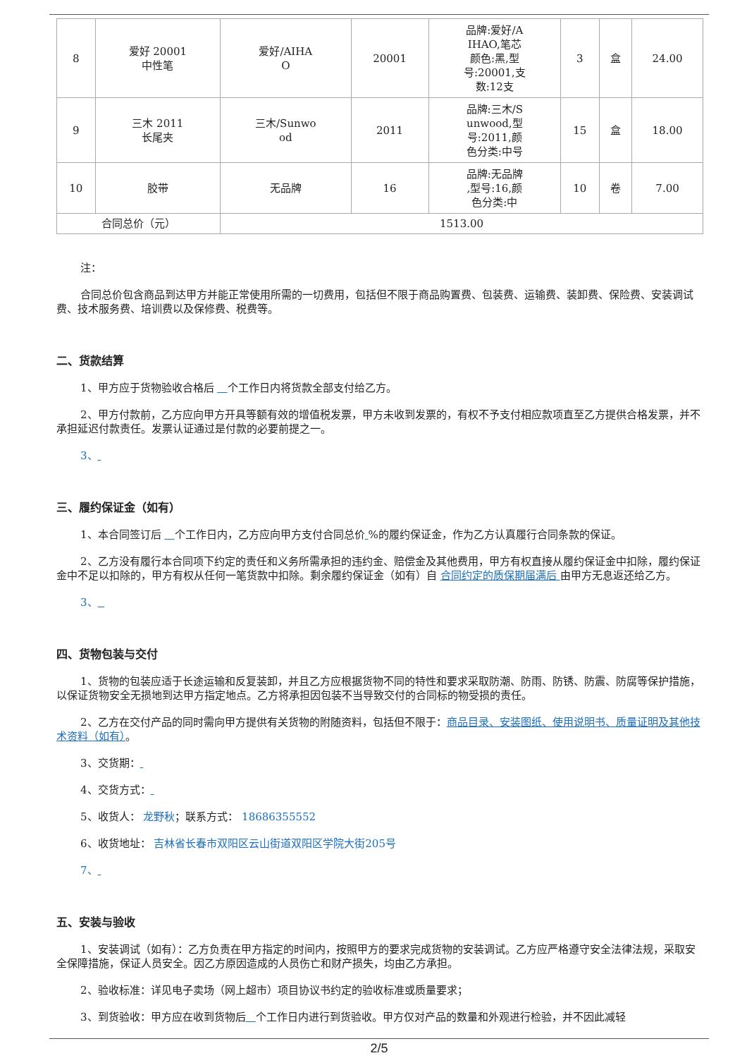| 8 | 爱好 20001 中性笔 | 爱好/AIHA O | 20001 | 品牌:爱好/A IHAO,笔芯 颜色:黑,型 号:20001,支 数:12支 | 3 | 盒 | 24.00 |
| 9 | 三木 2011 长尾夹 | 三木/Sunwo od | 2011 | 品牌:三木/S unwood,型 号:2011,颜 色分类:中号 | 15 | 盒 | 18.00 |
| 10 | 胶带 | 无品牌 | 16 | 品牌:无品牌 ,型号:16,颜 色分类:中 | 10 | 卷 | 7.00 |
| 合同总价（元） | | 1513.00 | | | | | |
注：
合同总价包含商品到达甲方并能正常使用所需的一切费用，包括但不限于商品购置费、包装费、运输费、装卸费、保险费、安装调试费、技术服务费、培训费以及保修费、税费等。
二、货款结算
1、甲方应于货物验收合格后 个工作日内将货款全部支付给乙方。
2、甲方付款前，乙方应向甲方开具等额有效的增值税发票，甲方未收到发票的，有权不予支付相应款项直至乙方提供合格发票，并不承担延迟付款责任。发票认证通过是付款的必要前提之一。
3、
三、履约保证金（如有）
1、本合同签订后 个工作日内，乙方应向甲方支付合同总价 %的履约保证金，作为乙方认真履行合同条款的保证。
2、乙方没有履行本合同项下约定的责任和义务所需承担的违约金、赔偿金及其他费用，甲方有权直接从履约保证金中扣除，履约保证金中不足以扣除的，甲方有权从任何一笔货款中扣除。剩余履约保证金（如有）自 合同约定的质保期届满后 由甲方无息返还给乙方。
3、
四、货物包装与交付
1、货物的包装应适于长途运输和反复装卸，并且乙方应根据货物不同的特性和要求采取防潮、防雨、防锈、防震、防腐等保护措施，以保证货物安全无损地到达甲方指定地点。乙方将承担因包装不当导致交付的合同标的物受损的责任。
2、乙方在交付产品的同时需向甲方提供有关货物的附随资料，包括但不限于：商品目录、安装图纸、使用说明书、质量证明及其他技术资料（如有）。
3、交货期：
4、交货方式：
5、收货人： 龙野秋；联系方式： 18686355552
6、收货地址： 吉林省长春市双阳区云山街道双阳区学院大街205号
7、
五、安装与验收
1、安装调试（如有）：乙方负责在甲方指定的时间内，按照甲方的要求完成货物的安装调试。乙方应严格遵守安全法律法规，采取安全保障措施，保证人员安全。因乙方原因造成的人员伤亡和财产损失，均由乙方承担。
2、验收标准：详见电子卖场（网上超市）项目协议书约定的验收标准或质量要求；
3、到货验收：甲方应在收到货物后 个工作日内进行到货验收。甲方仅对产品的数量和外观进行检验，并不因此减轻
2/5